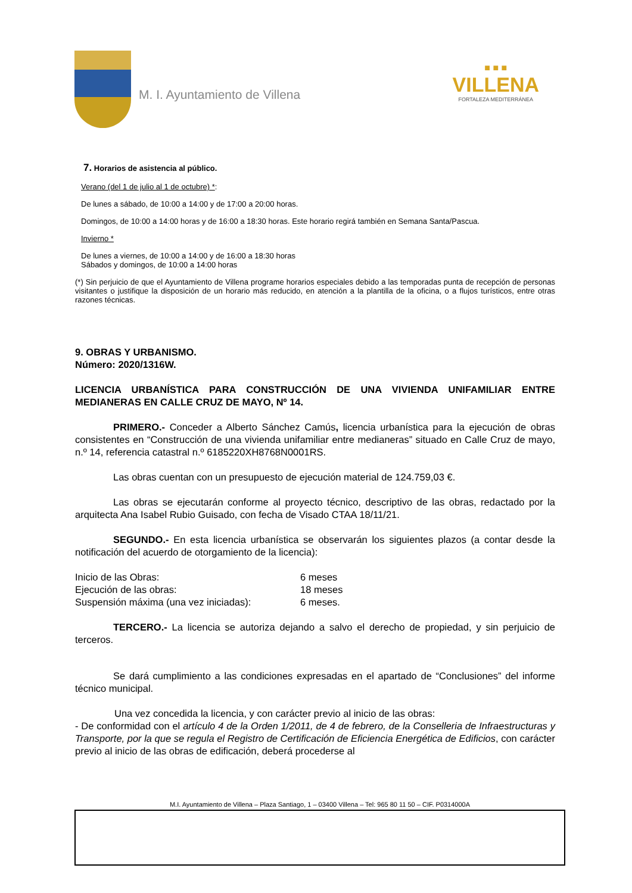M. I. Ayuntamiento de Villena
■ ■ ■
VILLENA
FORTALEZA MEDITERRÁNEA
7. Horarios de asistencia al público.
Verano (del 1 de julio al 1 de octubre) *:
De lunes a sábado, de 10:00 a 14:00 y de 17:00 a 20:00 horas.
Domingos, de 10:00 a 14:00 horas y de 16:00 a 18:30 horas. Este horario regirá también en Semana Santa/Pascua.
Invierno *
De lunes a viernes, de 10:00 a 14:00 y de 16:00 a 18:30 horas
Sábados y domingos, de 10:00 a 14:00 horas
(*) Sin perjuicio de que el Ayuntamiento de Villena programe horarios especiales debido a las temporadas punta de recepción de personas visitantes o justifique la disposición de un horario más reducido, en atención a la plantilla de la oficina, o a flujos turísticos, entre otras razones técnicas.
9. OBRAS Y URBANISMO.
Número: 2020/1316W.
LICENCIA URBANÍSTICA PARA CONSTRUCCIÓN DE UNA VIVIENDA UNIFAMILIAR ENTRE MEDIANERAS EN CALLE CRUZ DE MAYO, Nº 14.
PRIMERO.- Conceder a Alberto Sánchez Camús, licencia urbanística para la ejecución de obras consistentes en “Construcción de una vivienda unifamiliar entre medianeras” situado en Calle Cruz de mayo, n.º 14, referencia catastral n.º 6185220XH8768N0001RS.
Las obras cuentan con un presupuesto de ejecución material de 124.759,03 €.
Las obras se ejecutarán conforme al proyecto técnico, descriptivo de las obras, redactado por la arquitecta Ana Isabel Rubio Guisado, con fecha de Visado CTAA 18/11/21.
SEGUNDO.- En esta licencia urbanística se observarán los siguientes plazos (a contar desde la notificación del acuerdo de otorgamiento de la licencia):
| Inicio de las Obras: | 6 meses |
| Ejecución de las obras: | 18 meses |
| Suspensión máxima (una vez iniciadas): | 6 meses. |
TERCERO.- La licencia se autoriza dejando a salvo el derecho de propiedad, y sin perjuicio de terceros.
Se dará cumplimiento a las condiciones expresadas en el apartado de “Conclusiones” del informe técnico municipal.
Una vez concedida la licencia, y con carácter previo al inicio de las obras:
- De conformidad con el artículo 4 de la Orden 1/2011, de 4 de febrero, de la Conselleria de Infraestructuras y Transporte, por la que se regula el Registro de Certificación de Eficiencia Energética de Edificios, con carácter previo al inicio de las obras de edificación, deberá procederse al
M.I. Ayuntamiento de Villena – Plaza Santiago, 1 – 03400 Villena – Tel: 965 80 11 50 – CIF. P0314000A